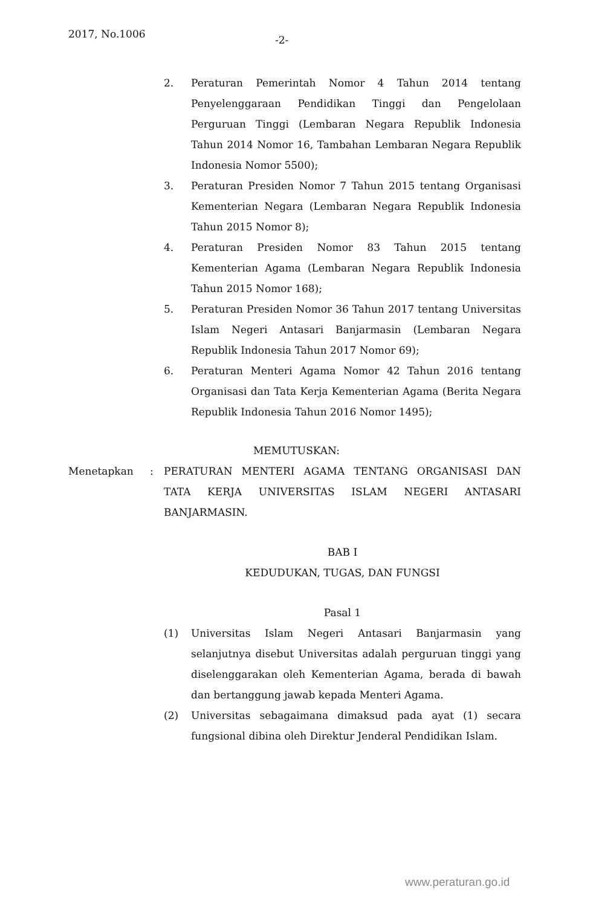2017, No.1006 -2-
2. Peraturan Pemerintah Nomor 4 Tahun 2014 tentang Penyelenggaraan Pendidikan Tinggi dan Pengelolaan Perguruan Tinggi (Lembaran Negara Republik Indonesia Tahun 2014 Nomor 16, Tambahan Lembaran Negara Republik Indonesia Nomor 5500);
3. Peraturan Presiden Nomor 7 Tahun 2015 tentang Organisasi Kementerian Negara (Lembaran Negara Republik Indonesia Tahun 2015 Nomor 8);
4. Peraturan Presiden Nomor 83 Tahun 2015 tentang Kementerian Agama (Lembaran Negara Republik Indonesia Tahun 2015 Nomor 168);
5. Peraturan Presiden Nomor 36 Tahun 2017 tentang Universitas Islam Negeri Antasari Banjarmasin (Lembaran Negara Republik Indonesia Tahun 2017 Nomor 69);
6. Peraturan Menteri Agama Nomor 42 Tahun 2016 tentang Organisasi dan Tata Kerja Kementerian Agama (Berita Negara Republik Indonesia Tahun 2016 Nomor 1495);
MEMUTUSKAN:
Menetapkan : PERATURAN MENTERI AGAMA TENTANG ORGANISASI DAN TATA KERJA UNIVERSITAS ISLAM NEGERI ANTASARI BANJARMASIN.
BAB I
KEDUDUKAN, TUGAS, DAN FUNGSI
Pasal 1
(1) Universitas Islam Negeri Antasari Banjarmasin yang selanjutnya disebut Universitas adalah perguruan tinggi yang diselenggarakan oleh Kementerian Agama, berada di bawah dan bertanggung jawab kepada Menteri Agama.
(2) Universitas sebagaimana dimaksud pada ayat (1) secara fungsional dibina oleh Direktur Jenderal Pendidikan Islam.
www.peraturan.go.id